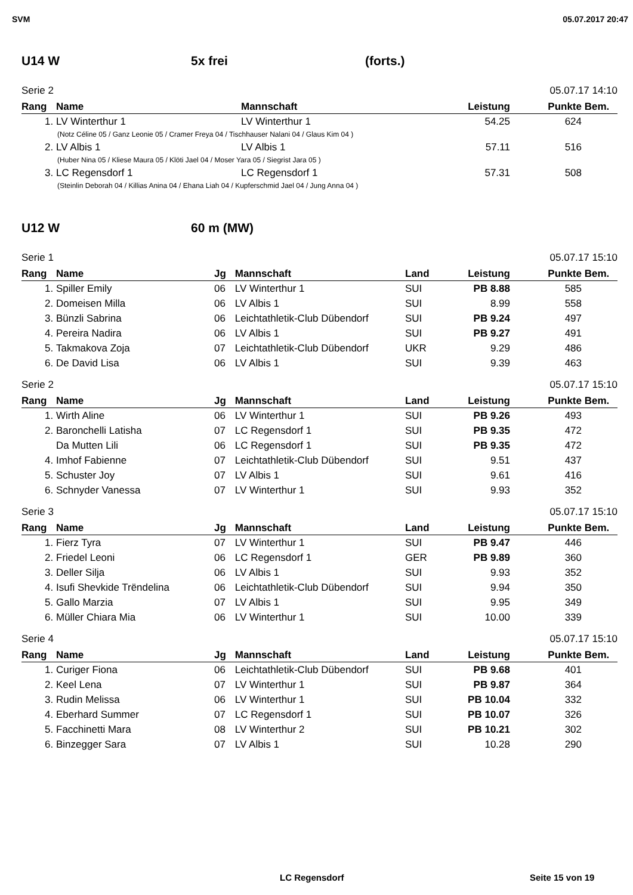SVM 05.07.2017 20:47
U14 W 5x frei (forts.)
Serie 2 05.07.17 14:10
| Rang | Name | Mannschaft | Leistung | Punkte | Bem. |
| --- | --- | --- | --- | --- | --- |
| 1. | LV Winterthur 1 | LV Winterthur 1 | 54.25 | 624 | |
| (Notz Céline 05 / Ganz Leonie 05 / Cramer Freya 04 / Tischhauser Nalani 04 / Glaus Kim 04 ) | | | | | |
| 2. | LV Albis 1 | LV Albis 1 | 57.11 | 516 | |
| (Huber Nina 05 / Kliese Maura 05 / Klöti Jael 04 / Moser Yara 05 / Siegrist Jara 05 ) | | | | | |
| 3. | LC Regensdorf 1 | LC Regensdorf 1 | 57.31 | 508 | |
| (Steinlin Deborah 04 / Killias Anina 04 / Ehana Liah 04 / Kupferschmid Jael 04 / Jung Anna 04 ) | | | | | |
U12 W 60 m (MW)
Serie 1 05.07.17 15:10
| Rang | Name | Jg | Mannschaft | Land | Leistung | Punkte | Bem. |
| --- | --- | --- | --- | --- | --- | --- | --- |
| 1. | Spiller Emily | 06 | LV Winterthur 1 | SUI | PB 8.88 | 585 | |
| 2. | Domeisen Milla | 06 | LV Albis 1 | SUI | 8.99 | 558 | |
| 3. | Bünzli Sabrina | 06 | Leichtathletik-Club Dübendorf | SUI | PB 9.24 | 497 | |
| 4. | Pereira Nadira | 06 | LV Albis 1 | SUI | PB 9.27 | 491 | |
| 5. | Takmakova Zoja | 07 | Leichtathletik-Club Dübendorf | UKR | 9.29 | 486 | |
| 6. | De David Lisa | 06 | LV Albis 1 | SUI | 9.39 | 463 | |
Serie 2 05.07.17 15:10
| Rang | Name | Jg | Mannschaft | Land | Leistung | Punkte | Bem. |
| --- | --- | --- | --- | --- | --- | --- | --- |
| 1. | Wirth Aline | 06 | LV Winterthur 1 | SUI | PB 9.26 | 493 | |
| 2. | Baronchelli Latisha | 07 | LC Regensdorf 1 | SUI | PB 9.35 | 472 | |
| | Da Mutten Lili | 06 | LC Regensdorf 1 | SUI | PB 9.35 | 472 | |
| 4. | Imhof Fabienne | 07 | Leichtathletik-Club Dübendorf | SUI | 9.51 | 437 | |
| 5. | Schuster Joy | 07 | LV Albis 1 | SUI | 9.61 | 416 | |
| 6. | Schnyder Vanessa | 07 | LV Winterthur 1 | SUI | 9.93 | 352 | |
Serie 3 05.07.17 15:10
| Rang | Name | Jg | Mannschaft | Land | Leistung | Punkte | Bem. |
| --- | --- | --- | --- | --- | --- | --- | --- |
| 1. | Fierz Tyra | 07 | LV Winterthur 1 | SUI | PB 9.47 | 446 | |
| 2. | Friedel Leoni | 06 | LC Regensdorf 1 | GER | PB 9.89 | 360 | |
| 3. | Deller Silja | 06 | LV Albis 1 | SUI | 9.93 | 352 | |
| 4. | Isufi Shevkide Trëndelina | 06 | Leichtathletik-Club Dübendorf | SUI | 9.94 | 350 | |
| 5. | Gallo Marzia | 07 | LV Albis 1 | SUI | 9.95 | 349 | |
| 6. | Müller Chiara Mia | 06 | LV Winterthur 1 | SUI | 10.00 | 339 | |
Serie 4 05.07.17 15:10
| Rang | Name | Jg | Mannschaft | Land | Leistung | Punkte | Bem. |
| --- | --- | --- | --- | --- | --- | --- | --- |
| 1. | Curiger Fiona | 06 | Leichtathletik-Club Dübendorf | SUI | PB 9.68 | 401 | |
| 2. | Keel Lena | 07 | LV Winterthur 1 | SUI | PB 9.87 | 364 | |
| 3. | Rudin Melissa | 06 | LV Winterthur 1 | SUI | PB 10.04 | 332 | |
| 4. | Eberhard Summer | 07 | LC Regensdorf 1 | SUI | PB 10.07 | 326 | |
| 5. | Facchinetti Mara | 08 | LV Winterthur 2 | SUI | PB 10.21 | 302 | |
| 6. | Binzegger Sara | 07 | LV Albis 1 | SUI | 10.28 | 290 | |
LC Regensdorf Seite 15 von 19